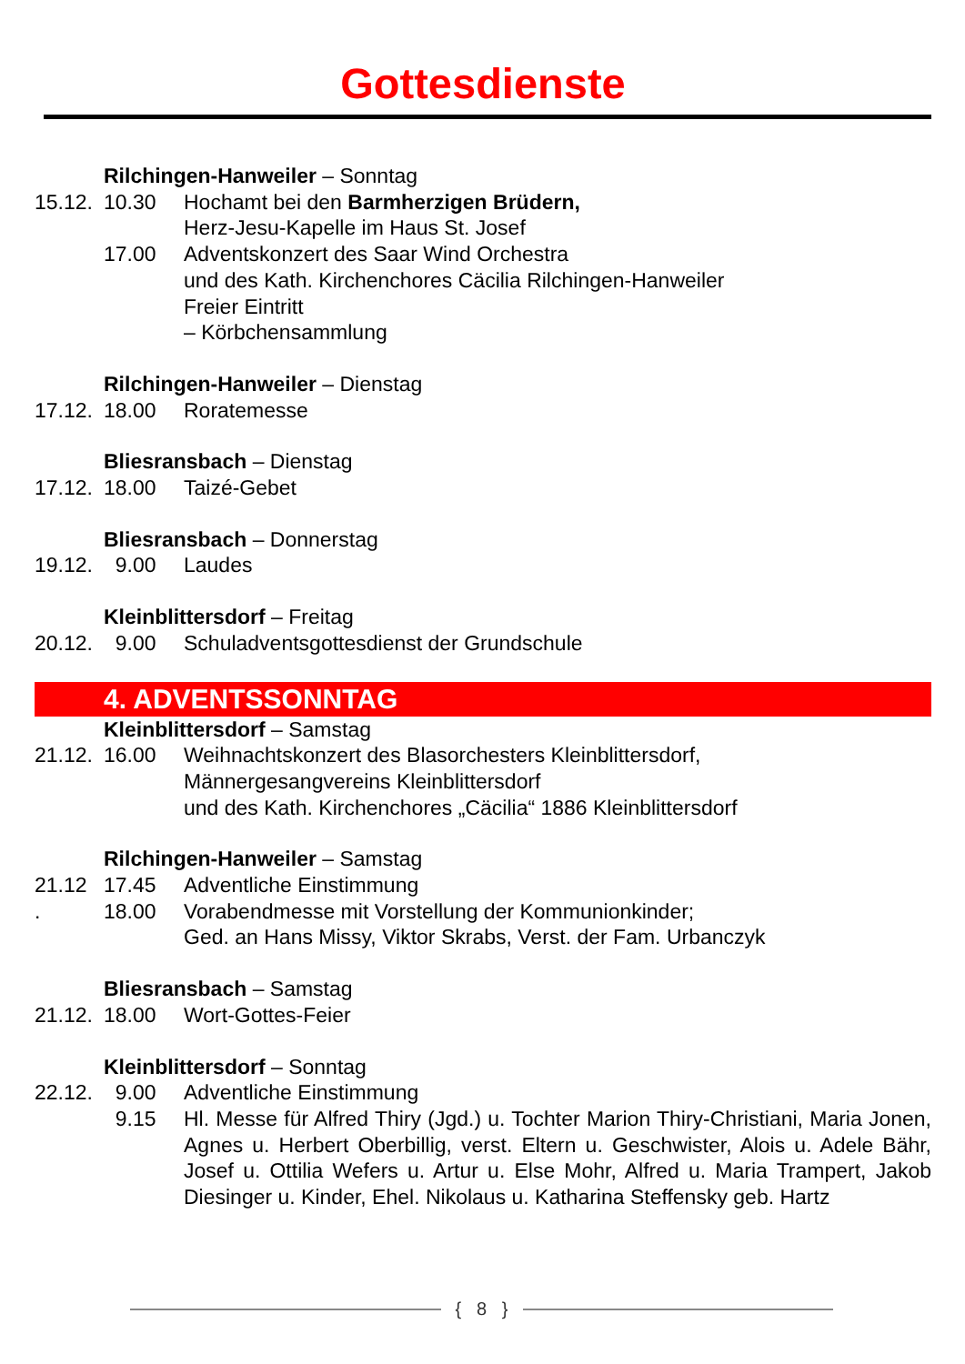Gottesdienste
Rilchingen-Hanweiler – Sonntag
15.12. 10.30 Hochamt bei den Barmherzigen Brüdern,
Herz-Jesu-Kapelle im Haus St. Josef
17.00 Adventskonzert des Saar Wind Orchestra
und des Kath. Kirchenchores Cäcilia Rilchingen-Hanweiler
Freier Eintritt
– Körbchensammlung
Rilchingen-Hanweiler – Dienstag
17.12. 18.00 Roratemesse
Bliesransbach – Dienstag
17.12. 18.00 Taizé-Gebet
Bliesransbach – Donnerstag
19.12. 9.00 Laudes
Kleinblittersdorf – Freitag
20.12. 9.00 Schuladventsgottesdienst der Grundschule
4. ADVENTSSONNTAG
Kleinblittersdorf – Samstag
21.12. 16.00 Weihnachtskonzert des Blasorchesters Kleinblittersdorf,
Männergesangvereins Kleinblittersdorf
und des Kath. Kirchenchores „Cäcilia“ 1886 Kleinblittersdorf
Rilchingen-Hanweiler – Samstag
21.12 17.45 Adventliche Einstimmung
. 18.00 Vorabendmesse mit Vorstellung der Kommunionkinder;
Ged. an Hans Missy, Viktor Skrabs, Verst. der Fam. Urbanczyk
Bliesransbach – Samstag
21.12. 18.00 Wort-Gottes-Feier
Kleinblittersdorf – Sonntag
22.12. 9.00 Adventliche Einstimmung
9.15 Hl. Messe für Alfred Thiry (Jgd.) u. Tochter Marion Thiry-Christiani, Maria Jonen, Agnes u. Herbert Oberbillig, verst. Eltern u. Geschwister, Alois u. Adele Bähr, Josef u. Ottilia Wefers u. Artur u. Else Mohr, Alfred u. Maria Trampert, Jakob Diesinger u. Kinder, Ehel. Nikolaus u. Katharina Steffensky geb. Hartz
{ 8 }